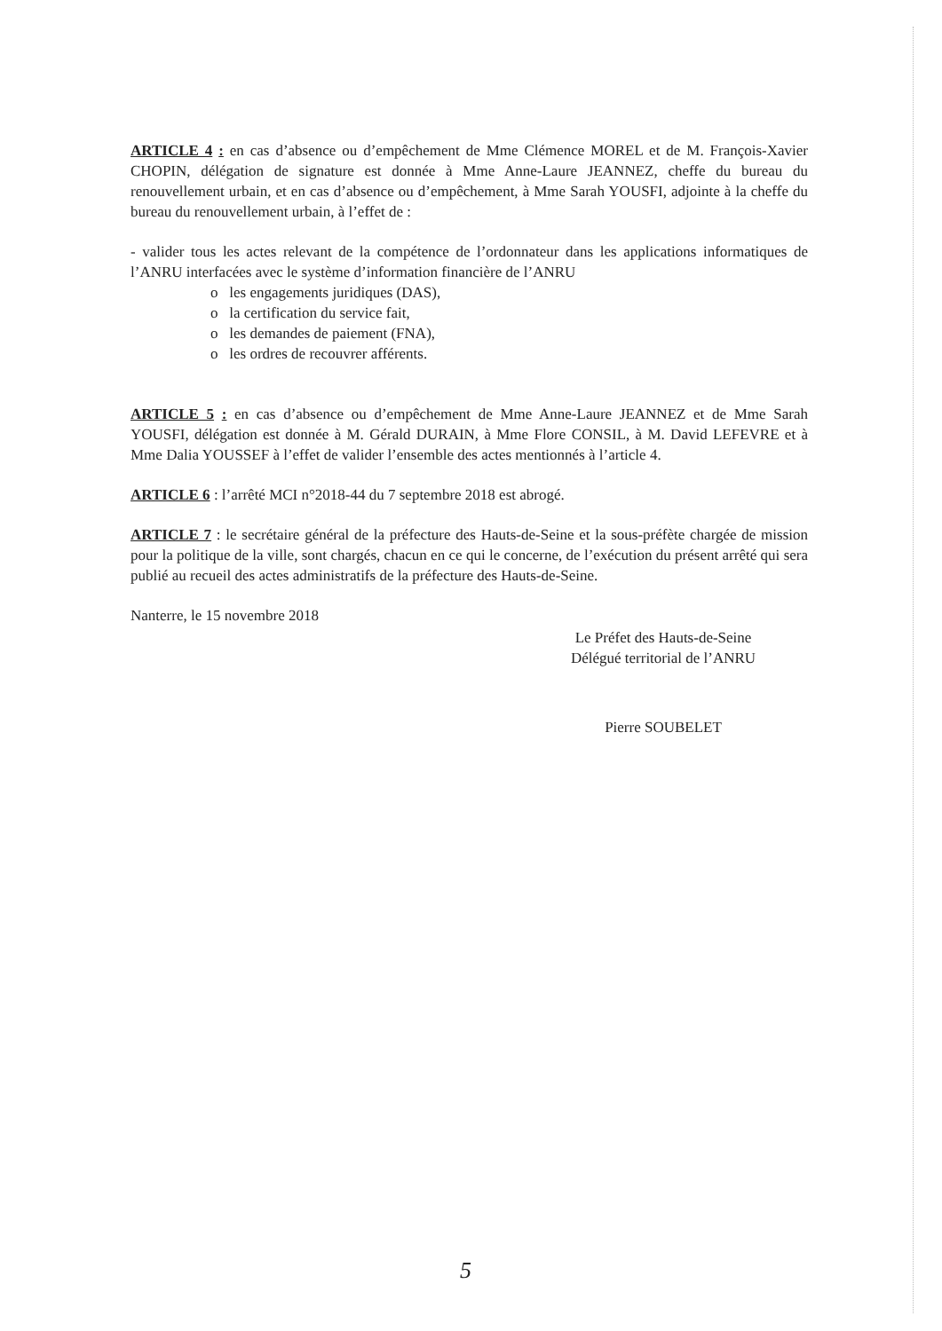ARTICLE 4 : en cas d’absence ou d’empêchement de Mme Clémence MOREL et de M. François-Xavier CHOPIN, délégation de signature est donnée à Mme Anne-Laure JEANNEZ, cheffe du bureau du renouvellement urbain, et en cas d’absence ou d’empêchement, à Mme Sarah YOUSFI, adjointe à la cheffe du bureau du renouvellement urbain, à l’effet de :
- valider tous les actes relevant de la compétence de l’ordonnateur dans les applications informatiques de l’ANRU interfacées avec le système d’information financière de l’ANRU
o les engagements juridiques (DAS),
o la certification du service fait,
o les demandes de paiement (FNA),
o les ordres de recouvrer afférents.
ARTICLE 5 : en cas d’absence ou d’empêchement de Mme Anne-Laure JEANNEZ et de Mme Sarah YOUSFI, délégation est donnée à M. Gérald DURAIN, à Mme Flore CONSIL, à M. David LEFEVRE et à Mme Dalia YOUSSEF à l’effet de valider l’ensemble des actes mentionnés à l’article 4.
ARTICLE 6 : l’arrêté MCI n°2018-44 du 7 septembre 2018 est abrogé.
ARTICLE 7 : le secrétaire général de la préfecture des Hauts-de-Seine et la sous-préfète chargée de mission pour la politique de la ville, sont chargés, chacun en ce qui le concerne, de l’exécution du présent arrêté qui sera publié au recueil des actes administratifs de la préfecture des Hauts-de-Seine.
Nanterre, le 15 novembre 2018
Le Préfet des Hauts-de-Seine
Délégué territorial de l’ANRU
Pierre SOUBELET
5